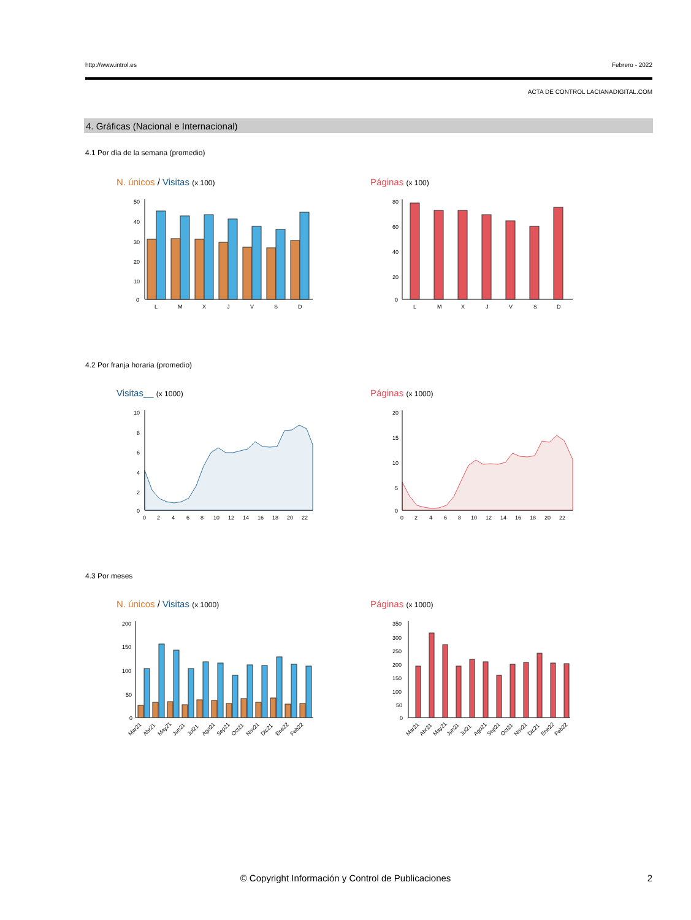http://www.introl.es Febrero - 2022
ACTA DE CONTROL LACIANADIGITAL.COM
4. Gráficas (Nacional e Internacional)
4.1 Por día de la semana (promedio)
N. únicos / Visitas (x 100) Páginas (x 100)
50
40
30
20
10
0
L
M
X
J
V
S
D
80
60
40
20
0
L
M
X
J
V
S
D
4.2 Por franja horaria (promedio)
Visitas__ (x 1000) Páginas (x 1000)
10
8
6
4
2
0
0
2
4
6
8
10
12
14
16
18
20
22
20
15
10
5
0
0
2
4
6
8
10
12
14
16
18
20
22
4.3 Por meses
N. únicos / Visitas (x 1000) Páginas (x 1000)
200
150
100
50
0
Mar21
Abr21
May21
Jun21
Jul21
Ago21
Sep21
Oct21
Nov21
Dic21
Ene22
Feb22
350
300
250
200
150
100
50
0
Mar21
Abr21
May21
Jun21
Jul21
Ago21
Sep21
Oct21
Nov21
Dic21
Ene22
Feb22
© Copyright Información y Control de Publicaciones
2